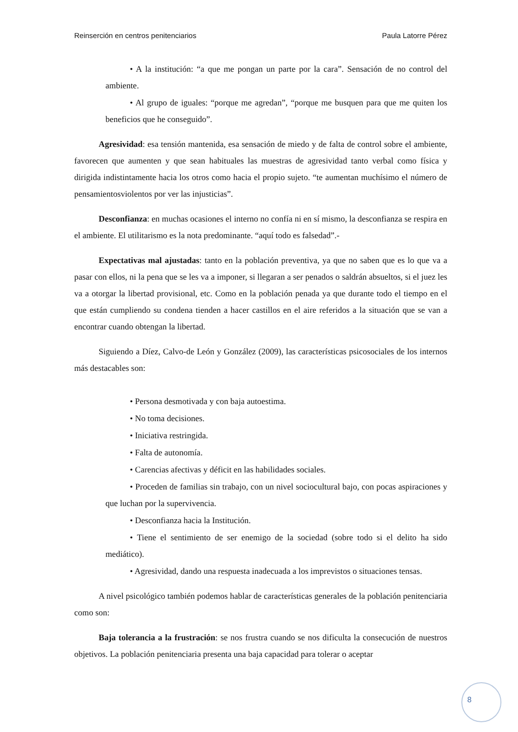Reinserción en centros penitenciarios Paula Latorre Pérez
• A la institución: “a que me pongan un parte por la cara”. Sensación de no control del ambiente.
• Al grupo de iguales: “porque me agredan”, “porque me busquen para que me quiten los beneficios que he conseguido”.
Agresividad: esa tensión mantenida, esa sensación de miedo y de falta de control sobre el ambiente, favorecen que aumenten y que sean habituales las muestras de agresividad tanto verbal como física y dirigida indistintamente hacia los otros como hacia el propio sujeto. “te aumentan muchísimo el número de pensamientosviolentos por ver las injusticias”.
Desconfianza: en muchas ocasiones el interno no confía ni en sí mismo, la desconfianza se respira en el ambiente. El utilitarismo es la nota predominante. “aquí todo es falsedad”.-
Expectativas mal ajustadas: tanto en la población preventiva, ya que no saben que es lo que va a pasar con ellos, ni la pena que se les va a imponer, si llegaran a ser penados o saldrán absueltos, si el juez les va a otorgar la libertad provisional, etc. Como en la población penada ya que durante todo el tiempo en el que están cumpliendo su condena tienden a hacer castillos en el aire referidos a la situación que se van a encontrar cuando obtengan la libertad.
Siguiendo a Díez, Calvo-de León y González (2009), las características psicosociales de los internos más destacables son:
• Persona desmotivada y con baja autoestima.
• No toma decisiones.
• Iniciativa restringida.
• Falta de autonomía.
• Carencias afectivas y déficit en las habilidades sociales.
• Proceden de familias sin trabajo, con un nivel sociocultural bajo, con pocas aspiraciones y que luchan por la supervivencia.
• Desconfianza hacia la Institución.
• Tiene el sentimiento de ser enemigo de la sociedad (sobre todo si el delito ha sido mediático).
• Agresividad, dando una respuesta inadecuada a los imprevistos o situaciones tensas.
A nivel psicológico también podemos hablar de características generales de la población penitenciaria como son:
Baja tolerancia a la frustración: se nos frustra cuando se nos dificulta la consecución de nuestros objetivos. La población penitenciaria presenta una baja capacidad para tolerar o aceptar
8